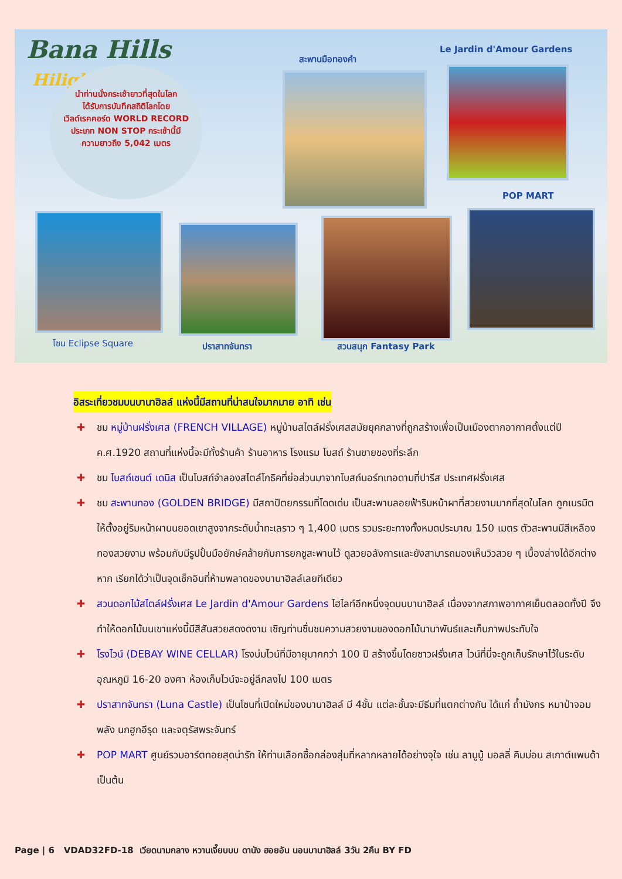Bana Hills
Hilight
นำท่านนั่งกระเช้ายาวที่สุดในโลก
ได้รับการบันทึกสถิติโลกโดย
เวิลด์เรคคอร์ด WORLD RECORD
ประเภท NON STOP กระเช้านี้มี
ความยาวถึง 5,042 เมตร
สะพานมือทองคำ
Le Jardin d'Amour Gardens
POP MART
โซน Eclipse Square ปราสาทจันทรา สวนสนุก Fantasy Park
อิสระเที่ยวชมบนบานาฮิลล์ แห่งนี้มีสถานที่น่าสนใจมากมาย อาทิ เช่น
✚ ชม หมู่บ้านฝรั่งเศส (FRENCH VILLAGE) หมู่บ้านสไตล์ฝรั่งเศสสมัยยุคกลางที่ถูกสร้างเพื่อเป็นเมืองตากอากาศตั้งแต่ปี ค.ศ.1920 สถานที่แห่งนี้จะมีทั้งร้านค้า ร้านอาหาร โรงแรม โบสถ์ ร้านขายของที่ระลึก
✚ ชม โบสถ์เซนต์ เดนิส เป็นโบสถ์จำลองสไตล์โกธิคที่ย่อส่วนมาจากโบสถ์นอร์ทเทอดามที่ปารีส ประเทศฝรั่งเศส
✚ ชม สะพานทอง (GOLDEN BRIDGE) มีสถาปัตยกรรมที่โดดเด่น เป็นสะพานลอยฟ้าริมหน้าผาที่สวยงามมากที่สุดในโลก ถูกเนรมิตให้ตั้งอยู่ริมหน้าผาบนยอดเขาสูงจากระดับน้ำทะเลราว ๆ 1,400 เมตร รวมระยะทางทั้งหมดประมาณ 150 เมตร ตัวสะพานมีสีเหลืองทองสวยงาม พร้อมกับมีรูปปั้นมือยักษ์คล้ายกับการยกชูสะพานไว้ ดูสวยอลังการและยังสามารถมองเห็นวิวสวย ๆ เบื้องล่างได้อีกต่างหาก เรียกได้ว่าเป็นจุดเช็กอินที่ห้ามพลาดของบานาฮิลล์เลยทีเดียว
✚ สวนดอกไม้สไตล์ฝรั่งเศส Le Jardin d'Amour Gardens ไฮไลท์อีกหนึ่งจุดบนบานาฮิลล์ เนื่องจากสภาพอากาศเย็นตลอดทั้งปี จึงทำให้ดอกไม้บนเขาแห่งนี้มีสีสันสวยสดงดงาม เชิญท่านชื่นชมความสวยงามของดอกไม้นานาพันธ์และเก็บภาพประทับใจ
✚ โรงไวน์ (DEBAY WINE CELLAR) โรงบ่มไวน์ที่มีอายุมากกว่า 100 ปี สร้างขึ้นโดยชาวฝรั่งเศส ไวน์ที่นี่จะถูกเก็บรักษาไว้ในระดับอุณหภูมิ 16-20 องศา ห้องเก็บไวน์จะอยู่ลึกลงไป 100 เมตร
✚ ปราสาทจันทรา (Luna Castle) เป็นโซนที่เปิดใหม่ของบานาฮิลล์ มี 4ชั้น แต่ละชั้นจะมีธีมที่แตกต่างกัน ได้แก่ ถ้ำมังกร หมาป่าจอมพลัง นกฮูกอีรุด และจตุรัสพระจันทร์
✚ POP MART ศูนย์รวมอาร์ตทอยสุดน่ารัก ให้ท่านเลือกซื้อกล่องสุ่มที่หลากหลายได้อย่างจุใจ เช่น ลาบูบู้ มอลลี่ คิมม่อน สเกาต์แพนด้า เป็นต้น
Page | 6 VDAD32FD-18 เวียดนามกลาง หวานเจี๊ยบบบ ดานัง ฮอยอัน นอนบานาฮิลล์ 3วัน 2คืน BY FD